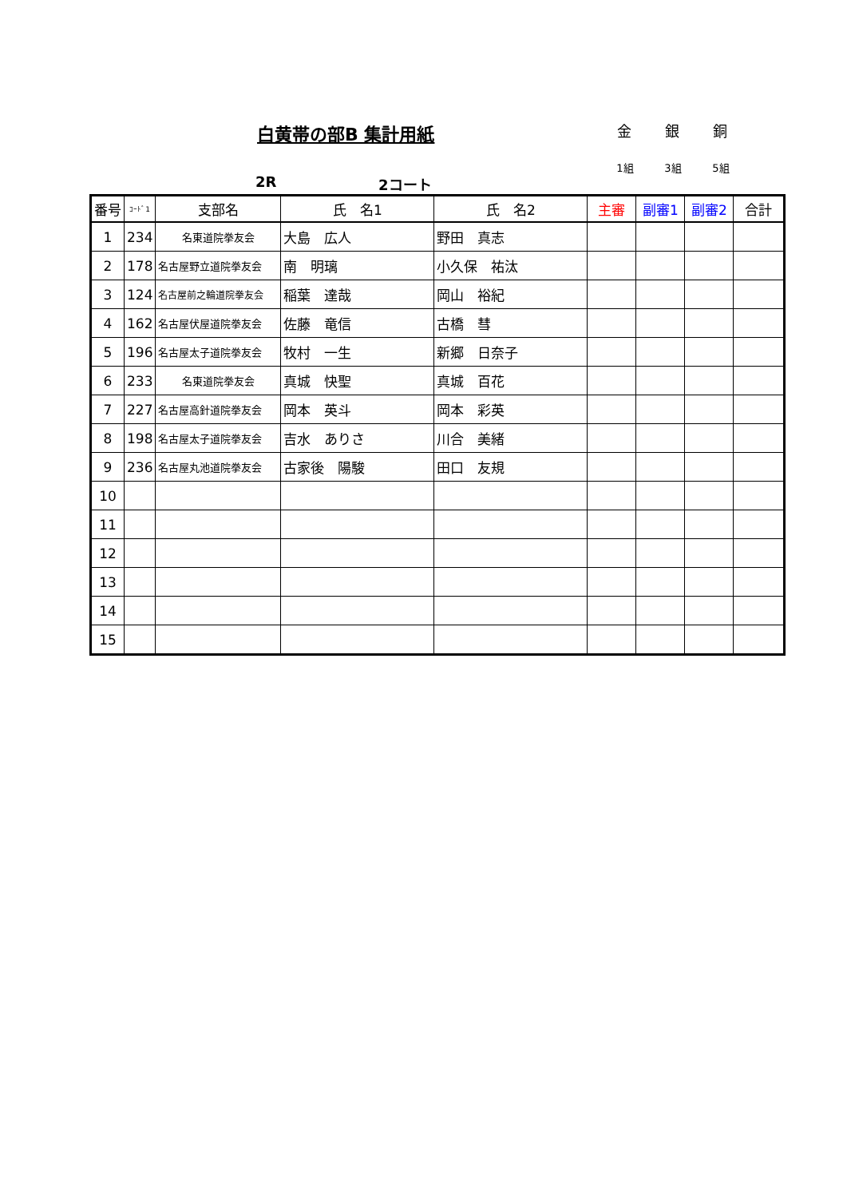白黄帯の部B 集計用紙
金 銀 銅
1組 3組 5組
2R 2コート
| 番号 | ｺｰﾄﾞ1 | 支部名 | 氏 名1 | 氏 名2 | 主審 | 副審1 | 副審2 | 合計 |
| --- | --- | --- | --- | --- | --- | --- | --- | --- |
| 1 | 234 | 名東道院拳友会 | 大島 広人 | 野田 真志 | | | | |
| 2 | 178 | 名古屋野立道院拳友会 | 南 明璃 | 小久保 祐汰 | | | | |
| 3 | 124 | 名古屋前之輪道院拳友会 | 稲葉 達哉 | 岡山 裕紀 | | | | |
| 4 | 162 | 名古屋伏屋道院拳友会 | 佐藤 竜信 | 古橋 彗 | | | | |
| 5 | 196 | 名古屋太子道院拳友会 | 牧村 一生 | 新郷 日奈子 | | | | |
| 6 | 233 | 名東道院拳友会 | 真城 快聖 | 真城 百花 | | | | |
| 7 | 227 | 名古屋高針道院拳友会 | 岡本 英斗 | 岡本 彩英 | | | | |
| 8 | 198 | 名古屋太子道院拳友会 | 吉水 ありさ | 川合 美緒 | | | | |
| 9 | 236 | 名古屋丸池道院拳友会 | 古家後 陽駿 | 田口 友規 | | | | |
| 10 | | | | | | | | |
| 11 | | | | | | | | |
| 12 | | | | | | | | |
| 13 | | | | | | | | |
| 14 | | | | | | | | |
| 15 | | | | | | | | |